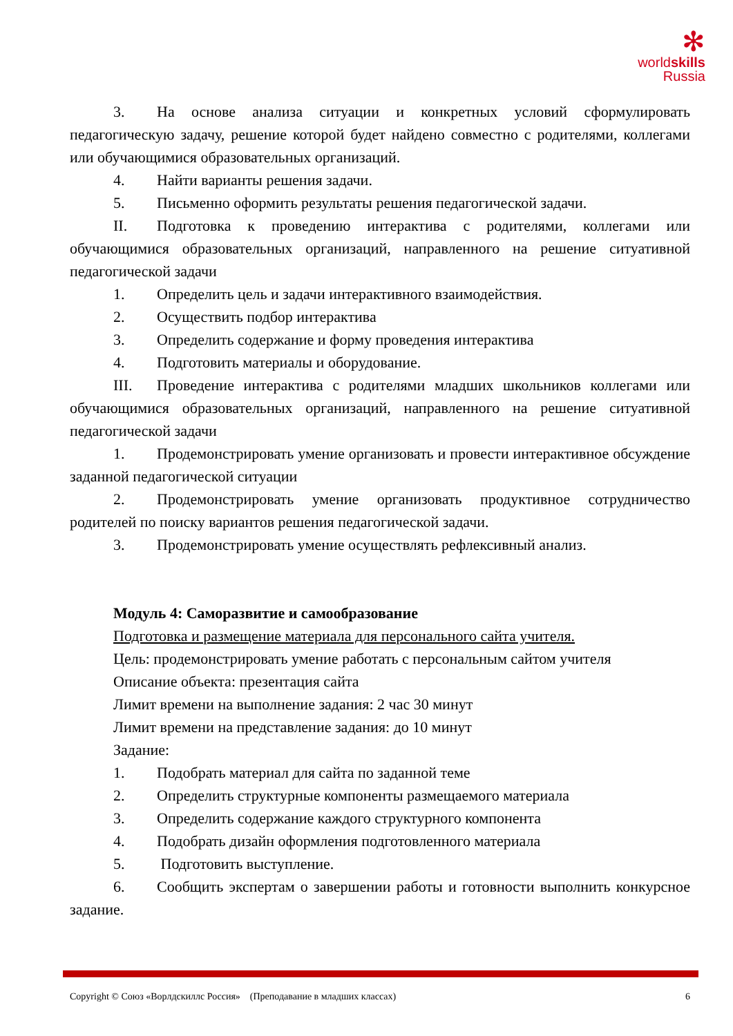✻
worldskills
Russia
3. На основе анализа ситуации и конкретных условий сформулировать педагогическую задачу, решение которой будет найдено совместно с родителями, коллегами или обучающимися образовательных организаций.
4. Найти варианты решения задачи.
5. Письменно оформить результаты решения педагогической задачи.
II. Подготовка к проведению интерактива с родителями, коллегами или обучающимися образовательных организаций, направленного на решение ситуативной педагогической задачи
1. Определить цель и задачи интерактивного взаимодействия.
2. Осуществить подбор интерактива
3. Определить содержание и форму проведения интерактива
4. Подготовить материалы и оборудование.
III. Проведение интерактива с родителями младших школьников коллегами или обучающимися образовательных организаций, направленного на решение ситуативной педагогической задачи
1. Продемонстрировать умение организовать и провести интерактивное обсуждение заданной педагогической ситуации
2. Продемонстрировать умение организовать продуктивное сотрудничество родителей по поиску вариантов решения педагогической задачи.
3. Продемонстрировать умение осуществлять рефлексивный анализ.
Модуль 4: Саморазвитие и самообразование
Подготовка и размещение материала для персонального сайта учителя.
Цель: продемонстрировать умение работать с персональным сайтом учителя
Описание объекта: презентация сайта
Лимит времени на выполнение задания: 2 час 30 минут
Лимит времени на представление задания: до 10 минут
Задание:
1. Подобрать материал для сайта по заданной теме
2. Определить структурные компоненты размещаемого материала
3. Определить содержание каждого структурного компонента
4. Подобрать дизайн оформления подготовленного материала
5. Подготовить выступление.
6. Сообщить экспертам о завершении работы и готовности выполнить конкурсное задание.
Copyright © Союз «Ворлдскиллс Россия» (Преподавание в младших классах) 6